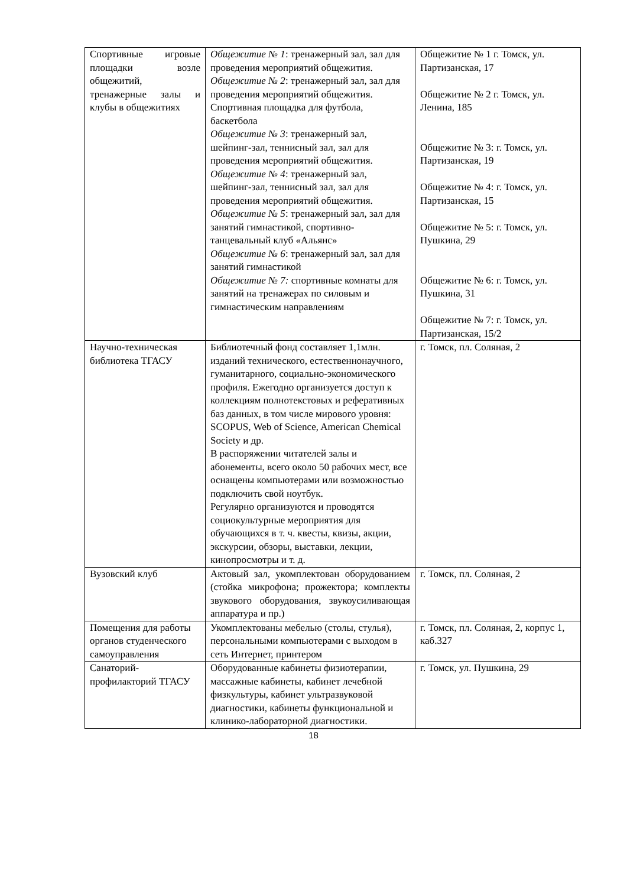| Спортивные игровые площадки возле общежитий, тренажерные залы и клубы в общежитиях | Общежитие № 1 : тренажерный зал, зал для проведения мероприятий общежития. Общежитие № 2 : тренажерный зал, зал для проведения мероприятий общежития. Спортивная площадка для футбола, баскетбола Общежитие № 3 : тренажерный зал, шейпинг-зал, теннисный зал, зал для проведения мероприятий общежития. Общежитие № 4 : тренажерный зал, шейпинг-зал, теннисный зал, зал для проведения мероприятий общежития. Общежитие № 5 : тренажерный зал, зал для занятий гимнастикой, спортивно-танцевальный клуб «Альянс» Общежитие № 6 : тренажерный зал, зал для занятий гимнастикой Общежитие № 7: спортивные комнаты для занятий на тренажерах по силовым и гимнастическим направлениям | Общежитие № 1 г. Томск, ул. Партизанская, 17 Общежитие № 2 г. Томск, ул. Ленина, 185 Общежитие № 3: г. Томск, ул. Партизанская, 19 Общежитие № 4: г. Томск, ул. Партизанская, 15 Общежитие № 5: г. Томск, ул. Пушкина, 29 Общежитие № 6: г. Томск, ул. Пушкина, 31 Общежитие № 7: г. Томск, ул. Партизанская, 15/2 |
| Научно-техническая библиотека ТГАСУ | Библиотечный фонд составляет 1,1млн. изданий технического, естественнонаучного, гуманитарного, социально-экономического профиля. Ежегодно организуется доступ к коллекциям полнотекстовых и реферативных баз данных, в том числе мирового уровня: SCOPUS, Web of Science, American Chemical Society и др. В распоряжении читателей залы и абонементы, всего около 50 рабочих мест, все оснащены компьютерами или возможностью подключить свой ноутбук. Регулярно организуются и проводятся социокультурные мероприятия для обучающихся в т. ч. квесты, квизы, акции, экскурсии, обзоры, выставки, лекции, кинопросмотры и т. д. | г. Томск, пл. Соляная, 2 |
| Вузовский клуб | Актовый зал, укомплектован оборудованием (стойка микрофона; прожектора; комплекты звукового оборудования, звукоусиливающая аппаратура и пр.) | г. Томск, пл. Соляная, 2 |
| Помещения для работы органов студенческого самоуправления | Укомплектованы мебелью (столы, стулья), персональными компьютерами с выходом в сеть Интернет, принтером | г. Томск, пл. Соляная, 2, корпус 1, каб.327 |
| Санаторий-профилакторий ТГАСУ | Оборудованные кабинеты физиотерапии, массажные кабинеты, кабинет лечебной физкультуры, кабинет ультразвуковой диагностики, кабинеты функциональной и клинико-лабораторной диагностики. | г. Томск, ул. Пушкина, 29 |
18